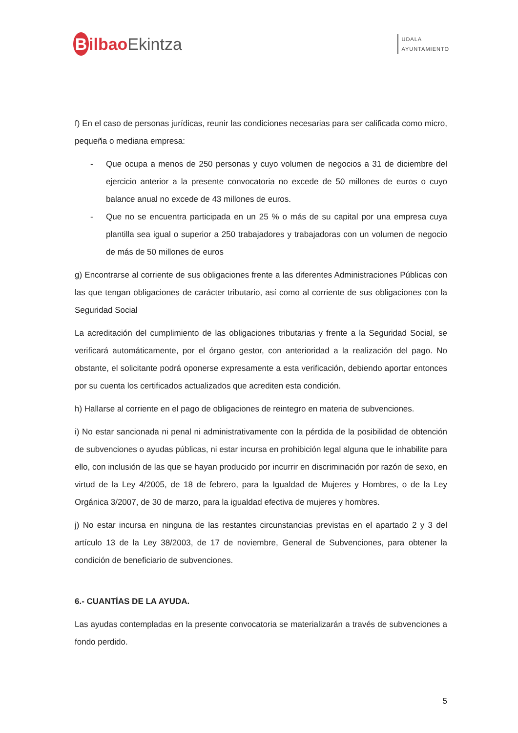Bilbao Ekintza
UDALA
AYUNTAMIENTO
f) En el caso de personas jurídicas, reunir las condiciones necesarias para ser calificada como micro, pequeña o mediana empresa:
- Que ocupa a menos de 250 personas y cuyo volumen de negocios a 31 de diciembre del ejercicio anterior a la presente convocatoria no excede de 50 millones de euros o cuyo balance anual no excede de 43 millones de euros.
- Que no se encuentra participada en un 25 % o más de su capital por una empresa cuya plantilla sea igual o superior a 250 trabajadores y trabajadoras con un volumen de negocio de más de 50 millones de euros
g) Encontrarse al corriente de sus obligaciones frente a las diferentes Administraciones Públicas con las que tengan obligaciones de carácter tributario, así como al corriente de sus obligaciones con la Seguridad Social
La acreditación del cumplimiento de las obligaciones tributarias y frente a la Seguridad Social, se verificará automáticamente, por el órgano gestor, con anterioridad a la realización del pago. No obstante, el solicitante podrá oponerse expresamente a esta verificación, debiendo aportar entonces por su cuenta los certificados actualizados que acrediten esta condición.
h) Hallarse al corriente en el pago de obligaciones de reintegro en materia de subvenciones.
i) No estar sancionada ni penal ni administrativamente con la pérdida de la posibilidad de obtención de subvenciones o ayudas públicas, ni estar incursa en prohibición legal alguna que le inhabilite para ello, con inclusión de las que se hayan producido por incurrir en discriminación por razón de sexo, en virtud de la Ley 4/2005, de 18 de febrero, para la Igualdad de Mujeres y Hombres, o de la Ley Orgánica 3/2007, de 30 de marzo, para la igualdad efectiva de mujeres y hombres.
j) No estar incursa en ninguna de las restantes circunstancias previstas en el apartado 2 y 3 del artículo 13 de la Ley 38/2003, de 17 de noviembre, General de Subvenciones, para obtener la condición de beneficiario de subvenciones.
6.- CUANTÍAS DE LA AYUDA.
Las ayudas contempladas en la presente convocatoria se materializarán a través de subvenciones a fondo perdido.
5